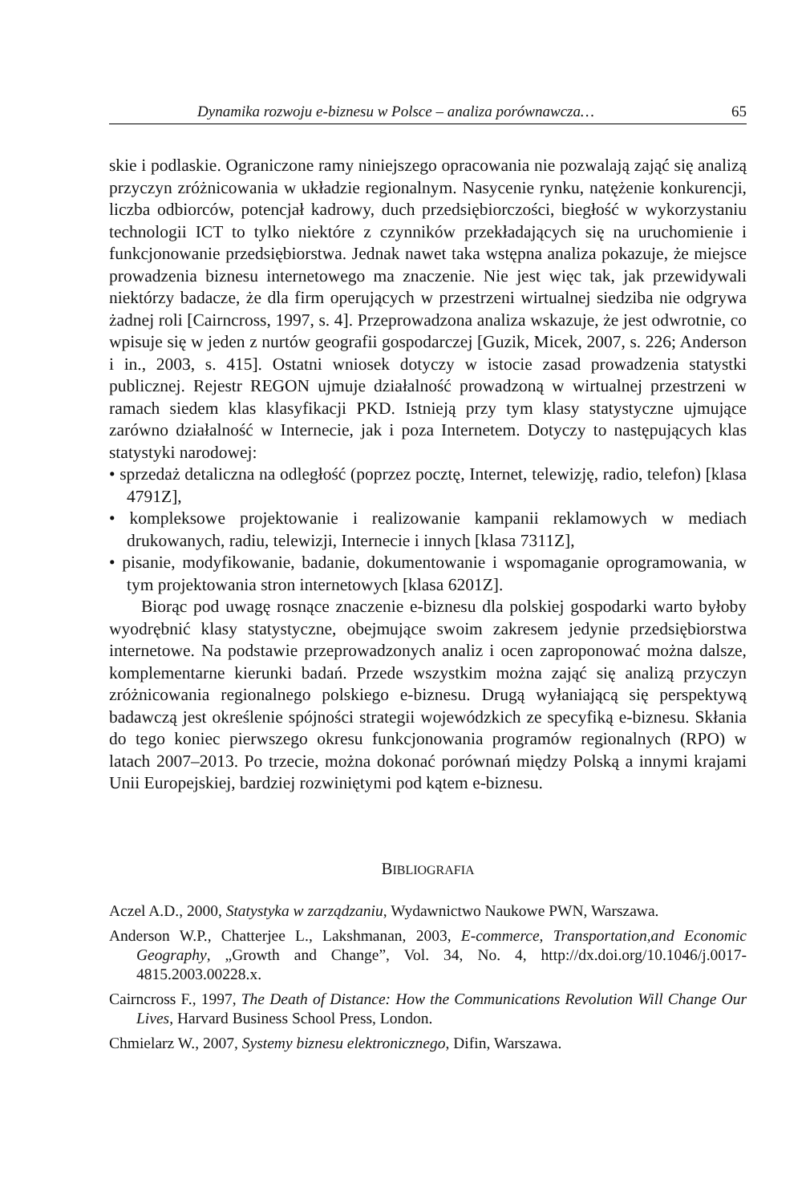Dynamika rozwoju e-biznesu w Polsce – analiza porównawcza… 65
skie i podlaskie. Ograniczone ramy niniejszego opracowania nie pozwalają zająć się analizą przyczyn zróżnicowania w układzie regionalnym. Nasycenie rynku, natężenie konkurencji, liczba odbiorców, potencjał kadrowy, duch przedsiębiorczości, biegłość w wykorzystaniu technologii ICT to tylko niektóre z czynników przekładających się na uruchomienie i funkcjonowanie przedsiębiorstwa. Jednak nawet taka wstępna analiza pokazuje, że miejsce prowadzenia biznesu internetowego ma znaczenie. Nie jest więc tak, jak przewidywali niektórzy badacze, że dla firm operujących w przestrzeni wirtualnej siedziba nie odgrywa żadnej roli [Cairncross, 1997, s. 4]. Przeprowadzona analiza wskazuje, że jest odwrotnie, co wpisuje się w jeden z nurtów geografii gospodarczej [Guzik, Micek, 2007, s. 226; Anderson i in., 2003, s. 415]. Ostatni wniosek dotyczy w istocie zasad prowadzenia statystki publicznej. Rejestr REGON ujmuje działalność prowadzoną w wirtualnej przestrzeni w ramach siedem klas klasyfikacji PKD. Istnieją przy tym klasy statystyczne ujmujące zarówno działalność w Internecie, jak i poza Internetem. Dotyczy to następujących klas statystyki narodowej:
• sprzedaż detaliczna na odległość (poprzez pocztę, Internet, telewizję, radio, telefon) [klasa 4791Z],
• kompleksowe projektowanie i realizowanie kampanii reklamowych w mediach drukowanych, radiu, telewizji, Internecie i innych [klasa 7311Z],
• pisanie, modyfikowanie, badanie, dokumentowanie i wspomaganie oprogramowania, w tym projektowania stron internetowych [klasa 6201Z].
Biorąc pod uwagę rosnące znaczenie e-biznesu dla polskiej gospodarki warto byłoby wyodrębnić klasy statystyczne, obejmujące swoim zakresem jedynie przedsiębiorstwa internetowe. Na podstawie przeprowadzonych analiz i ocen zaproponować można dalsze, komplementarne kierunki badań. Przede wszystkim można zająć się analizą przyczyn zróżnicowania regionalnego polskiego e-biznesu. Drugą wyłaniającą się perspektywą badawczą jest określenie spójności strategii wojewódzkich ze specyfiką e-biznesu. Skłania do tego koniec pierwszego okresu funkcjonowania programów regionalnych (RPO) w latach 2007–2013. Po trzecie, można dokonać porównań między Polską a innymi krajami Unii Europejskiej, bardziej rozwiniętymi pod kątem e-biznesu.
BIBLIOGRAFIA
Aczel A.D., 2000, Statystyka w zarządzaniu, Wydawnictwo Naukowe PWN, Warszawa.
Anderson W.P., Chatterjee L., Lakshmanan, 2003, E-commerce, Transportation,and Economic Geography, „Growth and Change”, Vol. 34, No. 4, http://dx.doi.org/10.1046/j.0017-4815.2003.00228.x.
Cairncross F., 1997, The Death of Distance: How the Communications Revolution Will Change Our Lives, Harvard Business School Press, London.
Chmielarz W., 2007, Systemy biznesu elektronicznego, Difin, Warszawa.